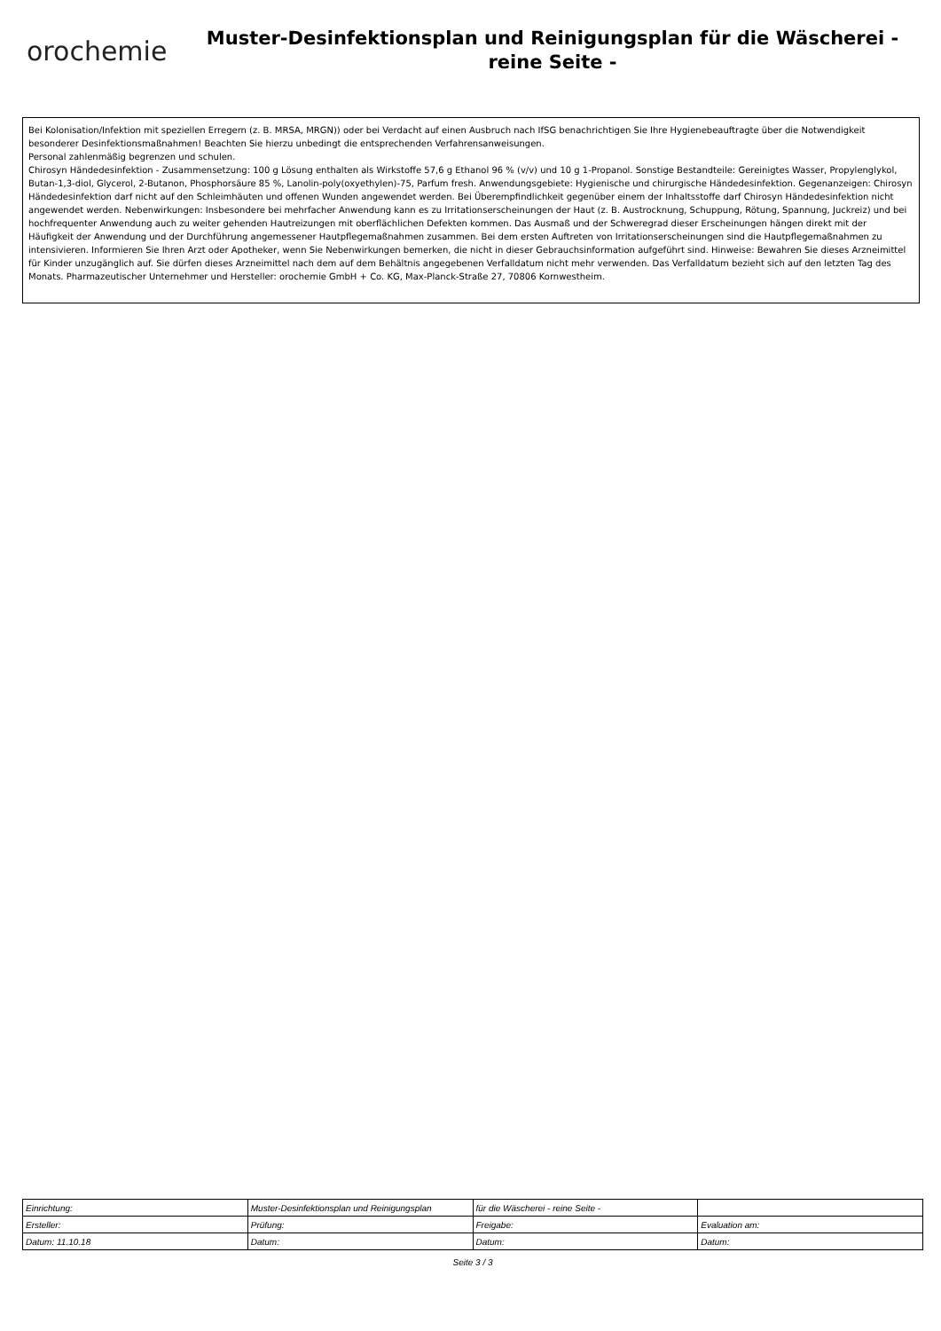orochemie
Muster-Desinfektionsplan und Reinigungsplan für die Wäscherei - reine Seite -
Bei Kolonisation/Infektion mit speziellen Erregern (z. B. MRSA, MRGN)) oder bei Verdacht auf einen Ausbruch nach IfSG benachrichtigen Sie Ihre Hygienebeauftragte über die Notwendigkeit besonderer Desinfektionsmaßnahmen! Beachten Sie hierzu unbedingt die entsprechenden Verfahrensanweisungen.
Personal zahlenmäßig begrenzen und schulen.
Chirosyn Händedesinfektion - Zusammensetzung: 100 g Lösung enthalten als Wirkstoffe 57,6 g Ethanol 96 % (v/v) und 10 g 1-Propanol. Sonstige Bestandteile: Gereinigtes Wasser, Propylenglykol, Butan-1,3-diol, Glycerol, 2-Butanon, Phosphorsäure 85 %, Lanolin-poly(oxyethylen)-75, Parfum fresh. Anwendungsgebiete: Hygienische und chirurgische Händedesinfektion. Gegenanzeigen: Chirosyn Händedesinfektion darf nicht auf den Schleimhäuten und offenen Wunden angewendet werden. Bei Überempfindlichkeit gegenüber einem der Inhaltsstoffe darf Chirosyn Händedesinfektion nicht angewendet werden. Nebenwirkungen: Insbesondere bei mehrfacher Anwendung kann es zu Irritationserscheinungen der Haut (z. B. Austrocknung, Schuppung, Rötung, Spannung, Juckreiz) und bei hochfrequenter Anwendung auch zu weiter gehenden Hautreizungen mit oberflächlichen Defekten kommen. Das Ausmaß und der Schweregrad dieser Erscheinungen hängen direkt mit der Häufigkeit der Anwendung und der Durchführung angemessener Hautpflegemaßnahmen zusammen. Bei dem ersten Auftreten von Irritationserscheinungen sind die Hautpflegemaßnahmen zu intensivieren. Informieren Sie Ihren Arzt oder Apotheker, wenn Sie Nebenwirkungen bemerken, die nicht in dieser Gebrauchsinformation aufgeführt sind. Hinweise: Bewahren Sie dieses Arzneimittel für Kinder unzugänglich auf. Sie dürfen dieses Arzneimittel nach dem auf dem Behältnis angegebenen Verfalldatum nicht mehr verwenden. Das Verfalldatum bezieht sich auf den letzten Tag des Monats. Pharmazeutischer Unternehmer und Hersteller: orochemie GmbH + Co. KG, Max-Planck-Straße 27, 70806 Kornwestheim.
| Einrichtung: | Muster-Desinfektionsplan und Reinigungsplan | für die Wäscherei - reine Seite - | |
| Ersteller: | Prüfung: | Freigabe: | Evaluation am: |
| Datum: 11.10.18 | Datum: | Datum: | Datum: |
Seite 3 / 3